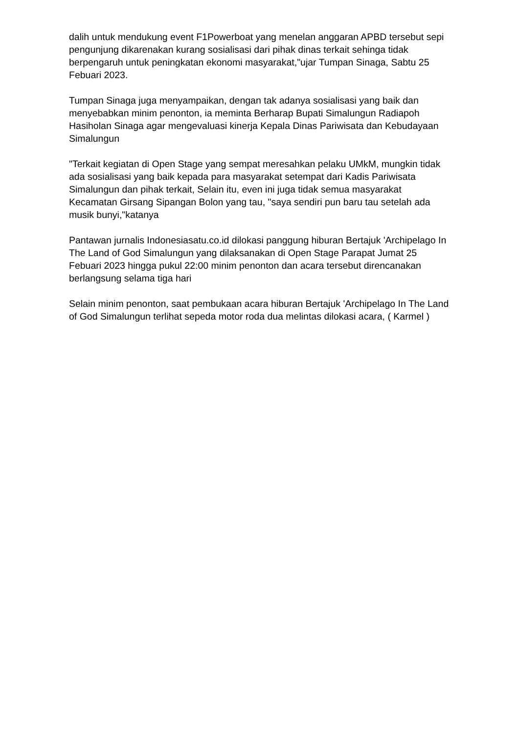dalih untuk mendukung event F1Powerboat yang menelan anggaran APBD tersebut sepi pengunjung dikarenakan kurang sosialisasi dari pihak dinas terkait sehinga tidak berpengaruh untuk peningkatan ekonomi masyarakat,"ujar Tumpan Sinaga, Sabtu 25 Febuari 2023.
Tumpan Sinaga juga menyampaikan, dengan tak adanya sosialisasi yang baik dan menyebabkan minim penonton, ia meminta Berharap Bupati Simalungun Radiapoh Hasiholan Sinaga agar mengevaluasi kinerja Kepala Dinas Pariwisata dan Kebudayaan Simalungun
"Terkait kegiatan di Open Stage yang sempat meresahkan pelaku UMkM, mungkin tidak ada sosialisasi yang baik kepada para masyarakat setempat dari Kadis Pariwisata Simalungun dan pihak terkait, Selain itu, even ini juga tidak semua masyarakat Kecamatan Girsang Sipangan Bolon yang tau, "saya sendiri pun baru tau setelah ada musik bunyi,"katanya
Pantawan jurnalis Indonesiasatu.co.id dilokasi panggung hiburan Bertajuk 'Archipelago In The Land of God Simalungun yang dilaksanakan di Open Stage Parapat Jumat 25 Febuari 2023 hingga pukul 22:00 minim penonton dan acara tersebut direncanakan berlangsung selama tiga hari
Selain minim penonton, saat pembukaan acara hiburan Bertajuk 'Archipelago In The Land of God Simalungun terlihat sepeda motor roda dua melintas dilokasi acara, ( Karmel )